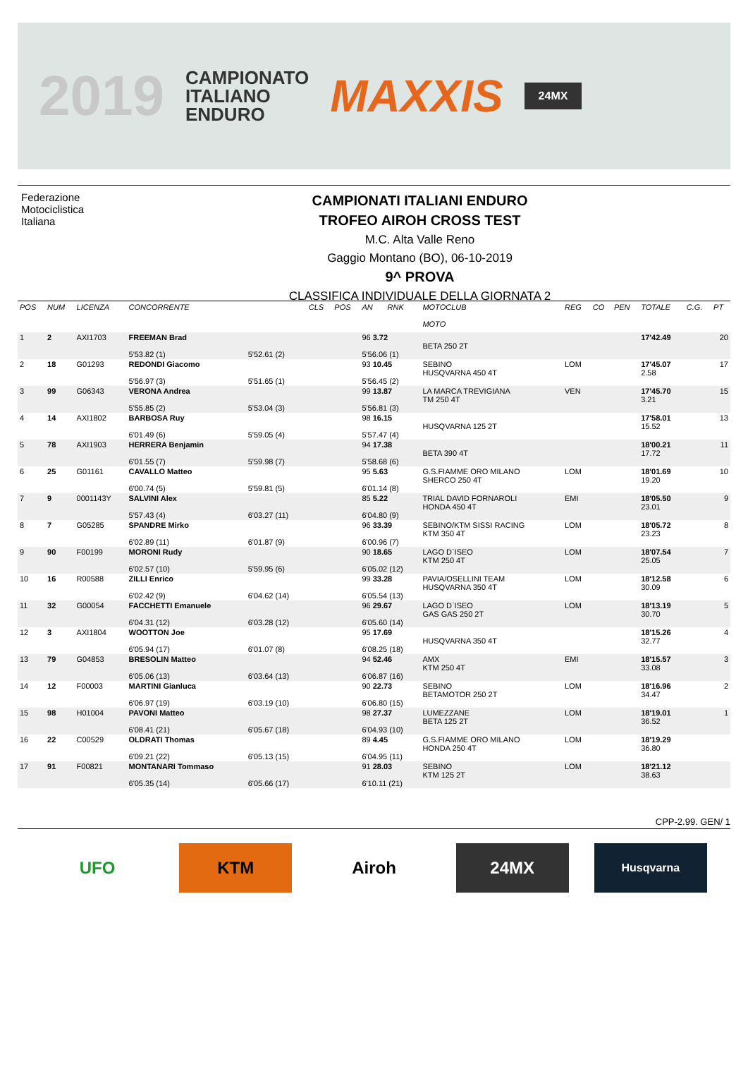2019 CAMPIONATO
ITALIANO
ENDURO MAXXIS 24MX
Federazione
Motociclistica
Italiana
CAMPIONATI ITALIANI ENDURO
TROFEO AIROH CROSS TEST
M.C. Alta Valle Reno
Gaggio Montano (BO), 06-10-2019
9^ PROVA
CLASSIFICA INDIVIDUALE DELLA GIORNATA 2
| POS | NUM | LICENZA | CONCORRENTE | | CLS | POS | AN | RNK | MOTOCLUB MOTO | REG | CO | PEN | TOTALE | C.G. | PT |
| --- | --- | --- | --- | --- | --- | --- | --- | --- | --- | --- | --- | --- | --- | --- | --- |
| 1 | 2 | AXI1703 | FREEMAN Brad 5'53.82 (1) | 5'52.61 (2) | | | 96 3.72 5'56.06 (1) | | BETA 250 2T | | | | 17'42.49 | | 20 |
| 2 | 18 | G01293 | REDONDI Giacomo 5'56.97 (3) | 5'51.65 (1) | | | 93 10.45 5'56.45 (2) | | SEBINO HUSQVARNA 450 4T | LOM | | | 17'45.07 2.58 | | 17 |
| 3 | 99 | G06343 | VERONA Andrea 5'55.85 (2) | 5'53.04 (3) | | | 99 13.87 5'56.81 (3) | | LA MARCA TREVIGIANA TM 250 4T | VEN | | | 17'45.70 3.21 | | 15 |
| 4 | 14 | AXI1802 | BARBOSA Ruy 6'01.49 (6) | 5'59.05 (4) | | | 98 16.15 5'57.47 (4) | | HUSQVARNA 125 2T | | | | 17'58.01 15.52 | | 13 |
| 5 | 78 | AXI1903 | HERRERA Benjamin 6'01.55 (7) | 5'59.98 (7) | | | 94 17.38 5'58.68 (6) | | BETA 390 4T | | | | 18'00.21 17.72 | | 11 |
| 6 | 25 | G01161 | CAVALLO Matteo 6'00.74 (5) | 5'59.81 (5) | | | 95 5.63 6'01.14 (8) | | G.S.FIAMME ORO MILANO SHERCO 250 4T | LOM | | | 18'01.69 19.20 | | 10 |
| 7 | 9 | 0001143Y | SALVINI Alex 5'57.43 (4) | 6'03.27 (11) | | | 85 5.22 6'04.80 (9) | | TRIAL DAVID FORNAROLI HONDA 450 4T | EMI | | | 18'05.50 23.01 | | 9 |
| 8 | 7 | G05285 | SPANDRE Mirko 6'02.89 (11) | 6'01.87 (9) | | | 96 33.39 6'00.96 (7) | | SEBINO/KTM SISSI RACING KTM 350 4T | LOM | | | 18'05.72 23.23 | | 8 |
| 9 | 90 | F00199 | MORONI Rudy 6'02.57 (10) | 5'59.95 (6) | | | 90 18.65 6'05.02 (12) | | LAGO D`ISEO KTM 250 4T | LOM | | | 18'07.54 25.05 | | 7 |
| 10 | 16 | R00588 | ZILLI Enrico 6'02.42 (9) | 6'04.62 (14) | | | 99 33.28 6'05.54 (13) | | PAVIA/OSELLINI TEAM HUSQVARNA 350 4T | LOM | | | 18'12.58 30.09 | | 6 |
| 11 | 32 | G00054 | FACCHETTI Emanuele 6'04.31 (12) | 6'03.28 (12) | | | 96 29.67 6'05.60 (14) | | LAGO D`ISEO GAS GAS 250 2T | LOM | | | 18'13.19 30.70 | | 5 |
| 12 | 3 | AXI1804 | WOOTTON Joe 6'05.94 (17) | 6'01.07 (8) | | | 95 17.69 6'08.25 (18) | | HUSQVARNA 350 4T | | | | 18'15.26 32.77 | | 4 |
| 13 | 79 | G04853 | BRESOLIN Matteo 6'05.06 (13) | 6'03.64 (13) | | | 94 52.46 6'06.87 (16) | | AMX KTM 250 4T | EMI | | | 18'15.57 33.08 | | 3 |
| 14 | 12 | F00003 | MARTINI Gianluca 6'06.97 (19) | 6'03.19 (10) | | | 90 22.73 6'06.80 (15) | | SEBINO BETAMOTOR 250 2T | LOM | | | 18'16.96 34.47 | | 2 |
| 15 | 98 | H01004 | PAVONI Matteo 6'08.41 (21) | 6'05.67 (18) | | | 98 27.37 6'04.93 (10) | | LUMEZZANE BETA 125 2T | LOM | | | 18'19.01 36.52 | | 1 |
| 16 | 22 | C00529 | OLDRATI Thomas 6'09.21 (22) | 6'05.13 (15) | | | 89 4.45 6'04.95 (11) | | G.S.FIAMME ORO MILANO HONDA 250 4T | LOM | | | 18'19.29 36.80 | | |
| 17 | 91 | F00821 | MONTANARI Tommaso 6'05.35 (14) | 6'05.66 (17) | | | 91 28.03 6'10.11 (21) | | SEBINO KTM 125 2T | LOM | | | 18'21.12 38.63 | | |
CPP-2.99. GEN/ 1
UFO KTM Airoh 24MX
Husqvarna